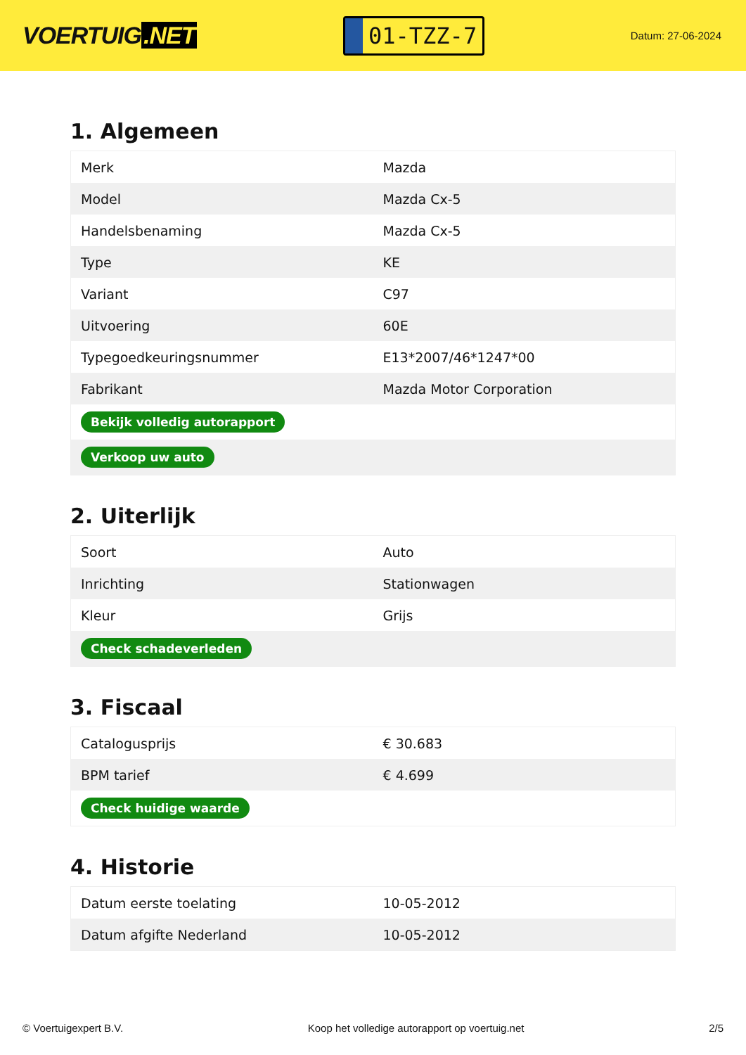VOERTUIG.NET
01-TZZ-7
Datum: 27-06-2024
1. Algemeen
| Merk | Mazda |
| Model | Mazda Cx-5 |
| Handelsbenaming | Mazda Cx-5 |
| Type | KE |
| Variant | C97 |
| Uitvoering | 60E |
| Typegoedkeuringsnummer | E13*2007/46*1247*00 |
| Fabrikant | Mazda Motor Corporation |
| Bekijk volledig autorapport | |
| Verkoop uw auto | |
2. Uiterlijk
| Soort | Auto |
| Inrichting | Stationwagen |
| Kleur | Grijs |
| Check schadeverleden | |
3. Fiscaal
| Catalogusprijs | € 30.683 |
| BPM tarief | € 4.699 |
| Check huidige waarde | |
4. Historie
| Datum eerste toelating | 10-05-2012 |
| Datum afgifte Nederland | 10-05-2012 |
© Voertuigexpert B.V. Koop het volledige autorapport op voertuig.net 2/5